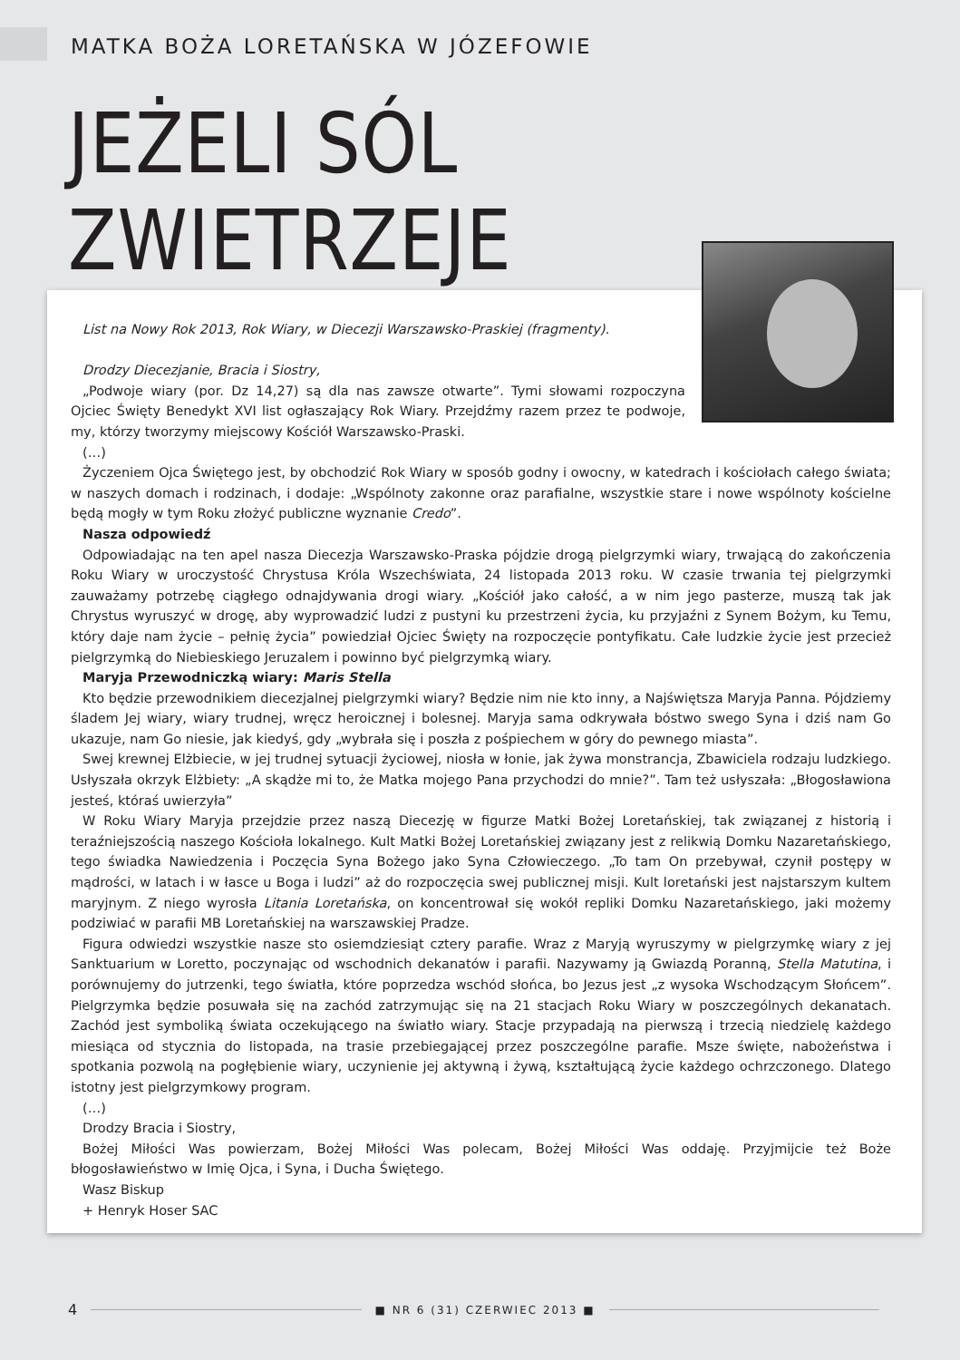MATKA BOŻA LORETAŃSKA W JÓZEFOWIE
JEŻELI SÓL ZWIETRZEJE
List na Nowy Rok 2013, Rok Wiary, w Diecezji Warszawsko-Praskiej (fragmenty).
Drodzy Diecezjanie, Bracia i Siostry,
„Podwoje wiary (por. Dz 14,27) są dla nas zawsze otwarte”. Tymi słowami rozpoczyna Ojciec Święty Benedykt XVI list ogłaszający Rok Wiary. Przejdźmy razem przez te podwoje, my, którzy tworzymy miejscowy Kościół Warszawsko-Praski.
(…)
Życzeniem Ojca Świętego jest, by obchodzić Rok Wiary w sposób godny i owocny, w katedrach i kościołach całego świata; w naszych domach i rodzinach, i dodaje: „Wspólnoty zakonne oraz parafialne, wszystkie stare i nowe wspólnoty kościelne będą mogły w tym Roku złożyć publiczne wyznanie Credo”.
Nasza odpowiedź
Odpowiadając na ten apel nasza Diecezja Warszawsko-Praska pójdzie drogą pielgrzymki wiary, trwającą do zakończenia Roku Wiary w uroczystość Chrystusa Króla Wszechświata, 24 listopada 2013 roku. W czasie trwania tej pielgrzymki zauważamy potrzebę ciągłego odnajdywania drogi wiary. „Kościół jako całość, a w nim jego pasterze, muszą tak jak Chrystus wyruszyć w drogę, aby wyprowadzić ludzi z pustyni ku przestrzeni życia, ku przyjaźni z Synem Bożym, ku Temu, który daje nam życie – pełnię życia” powiedział Ojciec Święty na rozpoczęcie pontyfikatu. Całe ludzkie życie jest przecież pielgrzymką do Niebieskiego Jeruzalem i powinno być pielgrzymką wiary.
Maryja Przewodniczką wiary: Maris Stella
Kto będzie przewodnikiem diecezjalnej pielgrzymki wiary? Będzie nim nie kto inny, a Najświętsza Maryja Panna. Pójdziemy śladem Jej wiary, wiary trudnej, wręcz heroicznej i bolesnej. Maryja sama odkrywała bóstwo swego Syna i dziś nam Go ukazuje, nam Go niesie, jak kiedyś, gdy „wybrała się i poszła z pośpiechem w góry do pewnego miasta”.
Swej krewnej Elżbiecie, w jej trudnej sytuacji życiowej, niosła w łonie, jak żywa monstrancja, Zbawiciela rodzaju ludzkiego. Usłyszała okrzyk Elżbiety: „A skądże mi to, że Matka mojego Pana przychodzi do mnie?”. Tam też usłyszała: „Błogosławiona jesteś, któraś uwierzyła”
W Roku Wiary Maryja przejdzie przez naszą Diecezję w figurze Matki Bożej Loretańskiej, tak związanej z historią i teraźniejszością naszego Kościoła lokalnego. Kult Matki Bożej Loretańskiej związany jest z relikwią Domku Nazaretańskiego, tego świadka Nawiedzenia i Poczęcia Syna Bożego jako Syna Człowieczego. „To tam On przebywał, czynił postępy w mądrości, w latach i w łasce u Boga i ludzi” aż do rozpoczęcia swej publicznej misji. Kult loretański jest najstarszym kultem maryjnym. Z niego wyrosła Litania Loretańska, on koncentrował się wokół repliki Domku Nazaretańskiego, jaki możemy podziwiać w parafii MB Loretańskiej na warszawskiej Pradze.
Figura odwiedzi wszystkie nasze sto osiemdziesiąt cztery parafie. Wraz z Maryją wyruszymy w pielgrzymkę wiary z jej Sanktuarium w Loretto, poczynając od wschodnich dekanatów i parafii. Nazywamy ją Gwiazdą Poranną, Stella Matutina, i porównujemy do jutrzenki, tego światła, które poprzedza wschód słońca, bo Jezus jest „z wysoka Wschodzącym Słońcem”. Pielgrzymka będzie posuwała się na zachód zatrzymując się na 21 stacjach Roku Wiary w poszczególnych dekanatach. Zachód jest symboliką świata oczekującego na światło wiary. Stacje przypadają na pierwszą i trzecią niedzielę każdego miesiąca od stycznia do listopada, na trasie przebiegającej przez poszczególne parafie. Msze święte, nabożeństwa i spotkania pozwolą na pogłębienie wiary, uczynienie jej aktywną i żywą, kształtującą życie każdego ochrzczonego. Dlatego istotny jest pielgrzymkowy program.
(…)
Drodzy Bracia i Siostry,
Bożej Miłości Was powierzam, Bożej Miłości Was polecam, Bożej Miłości Was oddaję. Przyjmijcie też Boże błogosławieństwo w Imię Ojca, i Syna, i Ducha Świętego.
Wasz Biskup
+ Henryk Hoser SAC
4 ■ NR 6 (31) CZERWIEC 2013 ■